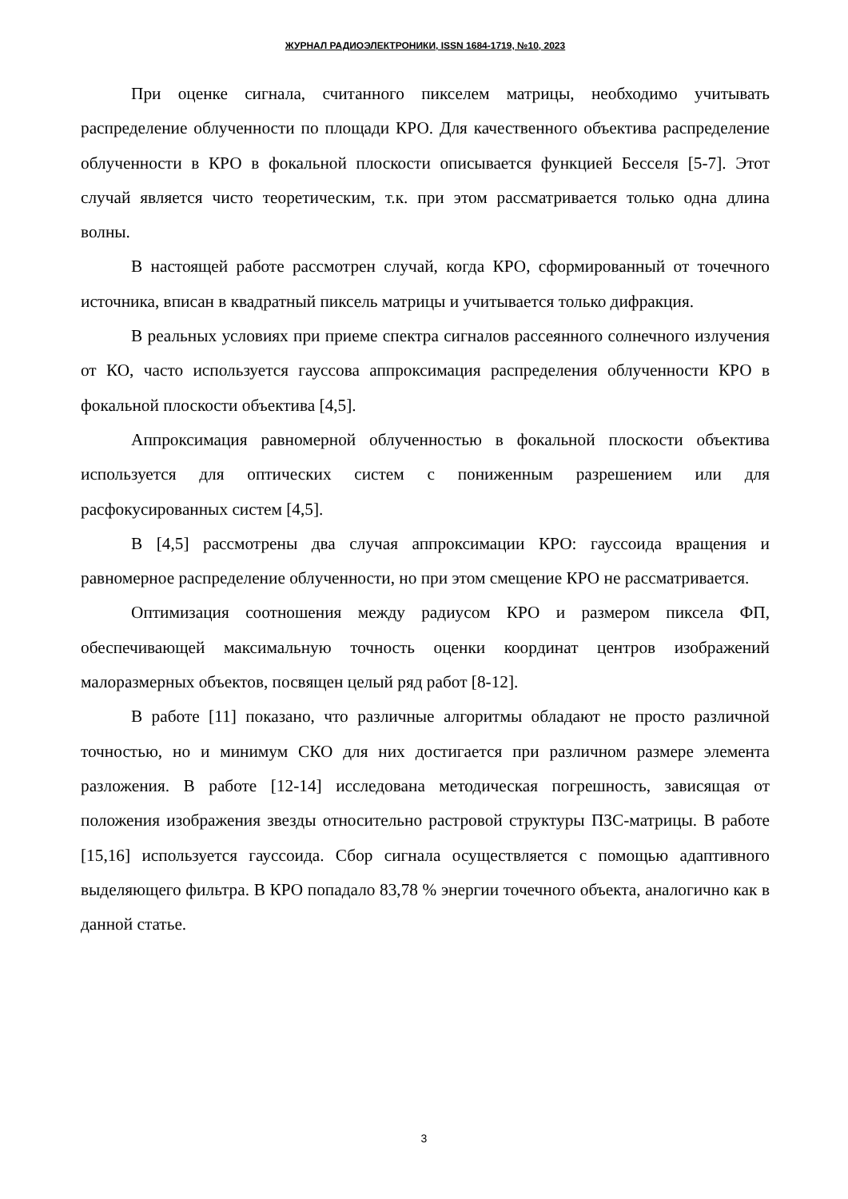ЖУРНАЛ РАДИОЭЛЕКТРОНИКИ, ISSN 1684-1719, №10, 2023
При оценке сигнала, считанного пикселем матрицы, необходимо учитывать распределение облученности по площади КРО. Для качественного объектива распределение облученности в КРО в фокальной плоскости описывается функцией Бесселя [5-7]. Этот случай является чисто теоретическим, т.к. при этом рассматривается только одна длина волны.
В настоящей работе рассмотрен случай, когда КРО, сформированный от точечного источника, вписан в квадратный пиксель матрицы и учитывается только дифракция.
В реальных условиях при приеме спектра сигналов рассеянного солнечного излучения от КО, часто используется гауссова аппроксимация распределения облученности КРО в фокальной плоскости объектива [4,5].
Аппроксимация равномерной облученностью в фокальной плоскости объектива используется для оптических систем с пониженным разрешением или для расфокусированных систем [4,5].
В [4,5] рассмотрены два случая аппроксимации КРО: гауссоида вращения и равномерное распределение облученности, но при этом смещение КРО не рассматривается.
Оптимизация соотношения между радиусом КРО и размером пиксела ФП, обеспечивающей максимальную точность оценки координат центров изображений малоразмерных объектов, посвящен целый ряд работ [8-12].
В работе [11] показано, что различные алгоритмы обладают не просто различной точностью, но и минимум СКО для них достигается при различном размере элемента разложения. В работе [12-14] исследована методическая погрешность, зависящая от положения изображения звезды относительно растровой структуры ПЗС-матрицы. В работе [15,16] используется гауссоида. Сбор сигнала осуществляется с помощью адаптивного выделяющего фильтра. В КРО попадало 83,78 % энергии точечного объекта, аналогично как в данной статье.
3